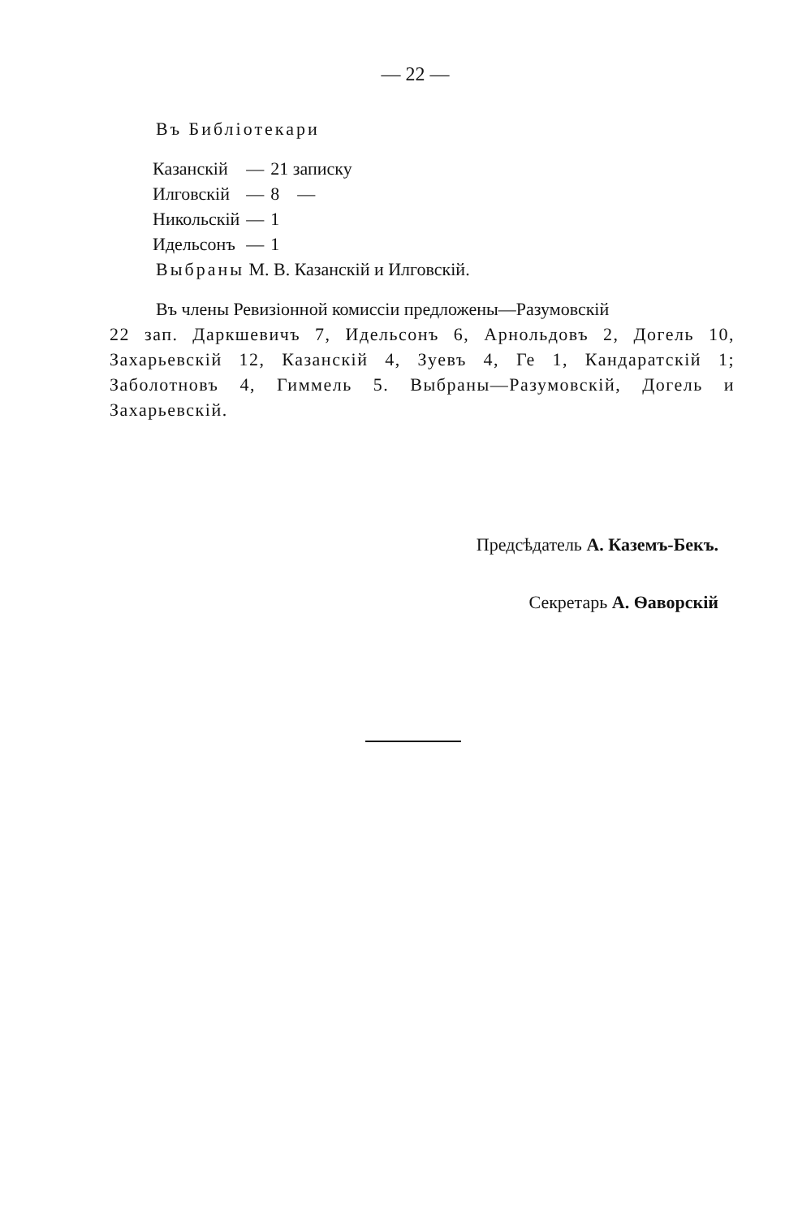— 22 —
Въ Библіотекари
| Казанскій | — | 21 записку |
| Илговскій | — | 8 — |
| Никольскій | — | 1 |
| Идельсонъ | — | 1 |
Выбраны М. В. Казанскій и Илговскій.
Въ члены Ревизіонной комиссіи предложены—Разумовскій
22 зап. Даркшевичъ 7, Идельсонъ 6, Арнольдовъ 2, Догель 10, Захарьевскій 12, Казанскій 4, Зуевъ 4, Ге 1, Кандаратскій 1; Заболотновъ 4, Гиммель 5. Выбраны—Разумовскій, Догель и Захарьевскій.
Предсѣдатель А. Каземъ-Бекъ.
Секретарь А. Ѳаворскій